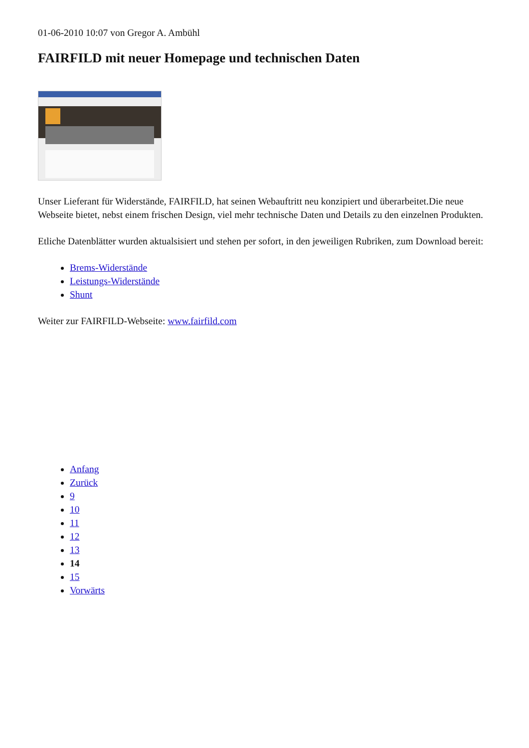01-06-2010 10:07 von Gregor A. Ambühl
FAIRFILD mit neuer Homepage und technischen Daten
Unser Lieferant für Widerstände, FAIRFILD, hat seinen Webauftritt neu konzipiert und überarbeitet.Die neue Webseite bietet, nebst einem frischen Design, viel mehr technische Daten und Details zu den einzelnen Produkten.
Etliche Datenblätter wurden aktualsisiert und stehen per sofort, in den jeweiligen Rubriken, zum Download bereit:
Brems-Widerstände
Leistungs-Widerstände
Shunt
Weiter zur FAIRFILD-Webseite: www.fairfild.com
Anfang
Zurück
9
10
11
12
13
14
15
Vorwärts